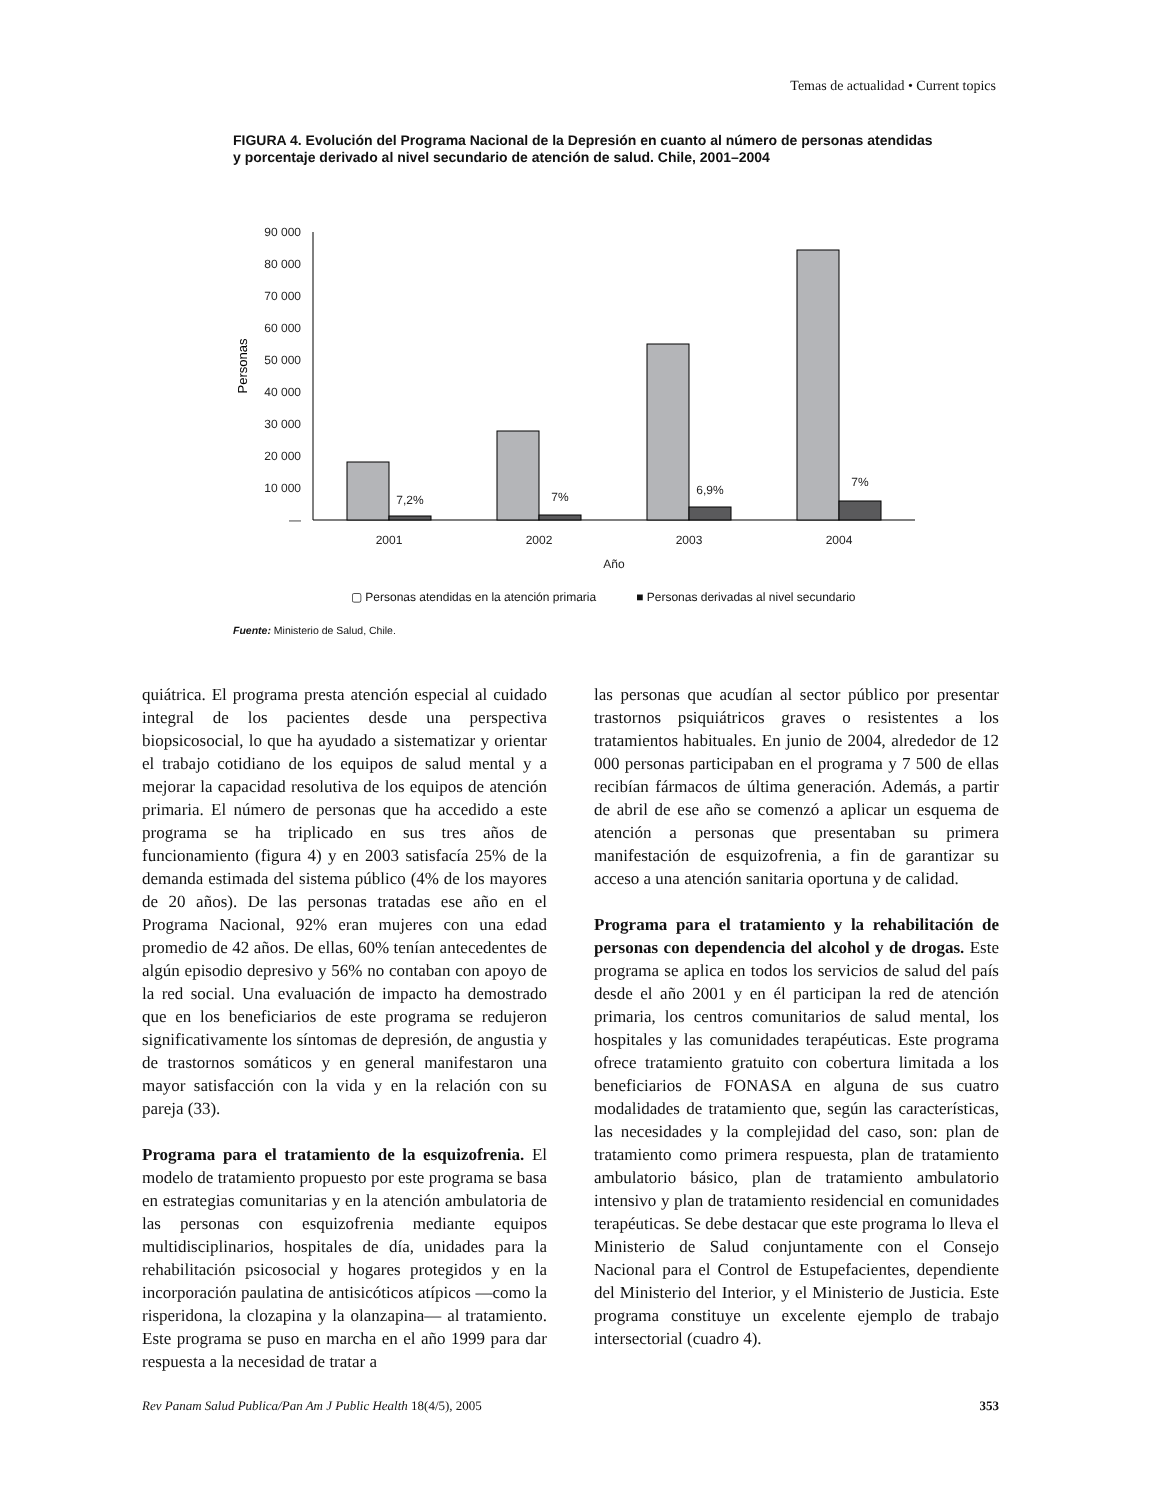Temas de actualidad • Current topics
FIGURA 4. Evolución del Programa Nacional de la Depresión en cuanto al número de personas atendidas y porcentaje derivado al nivel secundario de atención de salud. Chile, 2001–2004
90 000
80 000
70 000
60 000
50 000
40 000
30 000
20 000
10 000
—
Personas
7,2%
7%
6,9%
7%
2001
2002
2003
2004
Año
▢ Personas atendidas en la atención primaria ■ Personas derivadas al nivel secundario
Fuente: Ministerio de Salud, Chile.
quiátrica. El programa presta atención especial al cuidado integral de los pacientes desde una perspectiva biopsicosocial, lo que ha ayudado a sistematizar y orientar el trabajo cotidiano de los equipos de salud mental y a mejorar la capacidad resolutiva de los equipos de atención primaria. El número de personas que ha accedido a este programa se ha triplicado en sus tres años de funcionamiento (figura 4) y en 2003 satisfacía 25% de la demanda estimada del sistema público (4% de los mayores de 20 años). De las personas tratadas ese año en el Programa Nacional, 92% eran mujeres con una edad promedio de 42 años. De ellas, 60% tenían antecedentes de algún episodio depresivo y 56% no contaban con apoyo de la red social. Una evaluación de impacto ha demostrado que en los beneficiarios de este programa se redujeron significativamente los síntomas de depresión, de angustia y de trastornos somáticos y en general manifestaron una mayor satisfacción con la vida y en la relación con su pareja (33).
Programa para el tratamiento de la esquizofrenia. El modelo de tratamiento propuesto por este programa se basa en estrategias comunitarias y en la atención ambulatoria de las personas con esquizofrenia mediante equipos multidisciplinarios, hospitales de día, unidades para la rehabilitación psicosocial y hogares protegidos y en la incorporación paulatina de antisicóticos atípicos —como la risperidona, la clozapina y la olanzapina— al tratamiento. Este programa se puso en marcha en el año 1999 para dar respuesta a la necesidad de tratar a
las personas que acudían al sector público por presentar trastornos psiquiátricos graves o resistentes a los tratamientos habituales. En junio de 2004, alrededor de 12 000 personas participaban en el programa y 7 500 de ellas recibían fármacos de última generación. Además, a partir de abril de ese año se comenzó a aplicar un esquema de atención a personas que presentaban su primera manifestación de esquizofrenia, a fin de garantizar su acceso a una atención sanitaria oportuna y de calidad.
Programa para el tratamiento y la rehabilitación de personas con dependencia del alcohol y de drogas. Este programa se aplica en todos los servicios de salud del país desde el año 2001 y en él participan la red de atención primaria, los centros comunitarios de salud mental, los hospitales y las comunidades terapéuticas. Este programa ofrece tratamiento gratuito con cobertura limitada a los beneficiarios de FONASA en alguna de sus cuatro modalidades de tratamiento que, según las características, las necesidades y la complejidad del caso, son: plan de tratamiento como primera respuesta, plan de tratamiento ambulatorio básico, plan de tratamiento ambulatorio intensivo y plan de tratamiento residencial en comunidades terapéuticas. Se debe destacar que este programa lo lleva el Ministerio de Salud conjuntamente con el Consejo Nacional para el Control de Estupefacientes, dependiente del Ministerio del Interior, y el Ministerio de Justicia. Este programa constituye un excelente ejemplo de trabajo intersectorial (cuadro 4).
Rev Panam Salud Publica/Pan Am J Public Health 18(4/5), 2005 353